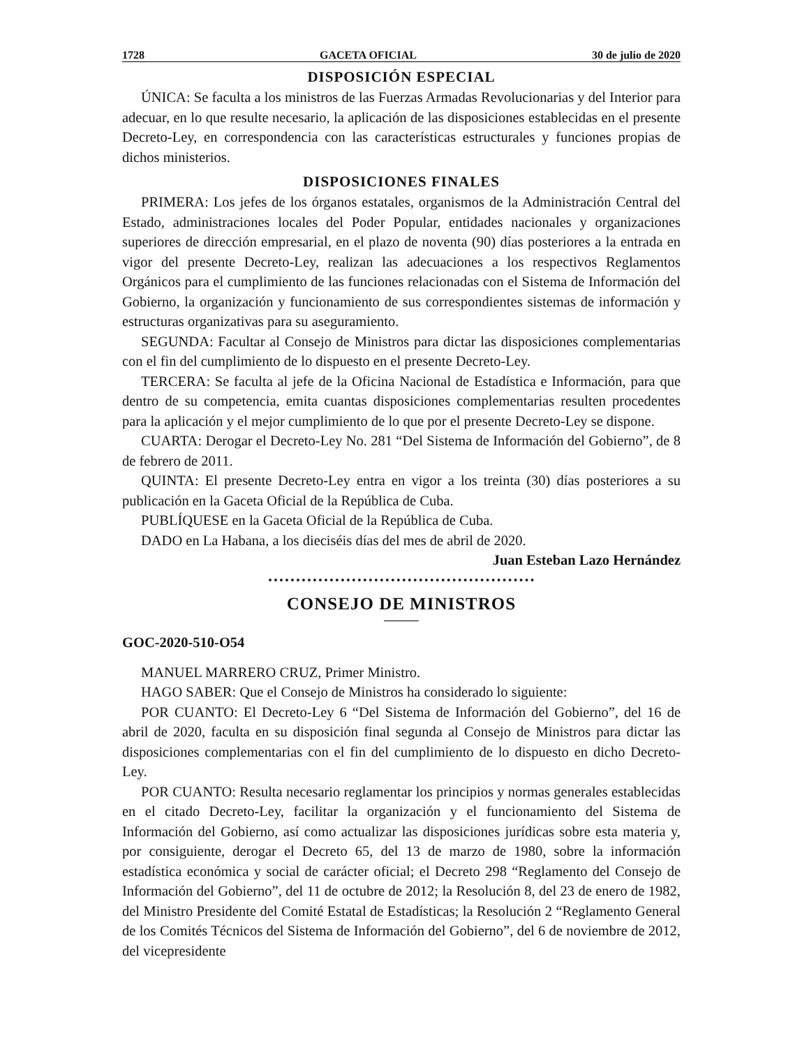1728 GACETA OFICIAL 30 de julio de 2020
DISPOSICIÓN ESPECIAL
ÚNICA: Se faculta a los ministros de las Fuerzas Armadas Revolucionarias y del Interior para adecuar, en lo que resulte necesario, la aplicación de las disposiciones establecidas en el presente Decreto-Ley, en correspondencia con las características estructurales y funciones propias de dichos ministerios.
DISPOSICIONES FINALES
PRIMERA: Los jefes de los órganos estatales, organismos de la Administración Central del Estado, administraciones locales del Poder Popular, entidades nacionales y organizaciones superiores de dirección empresarial, en el plazo de noventa (90) días posteriores a la entrada en vigor del presente Decreto-Ley, realizan las adecuaciones a los respectivos Reglamentos Orgánicos para el cumplimiento de las funciones relacionadas con el Sistema de Información del Gobierno, la organización y funcionamiento de sus correspondientes sistemas de información y estructuras organizativas para su aseguramiento.
SEGUNDA: Facultar al Consejo de Ministros para dictar las disposiciones complementarias con el fin del cumplimiento de lo dispuesto en el presente Decreto-Ley.
TERCERA: Se faculta al jefe de la Oficina Nacional de Estadística e Información, para que dentro de su competencia, emita cuantas disposiciones complementarias resulten procedentes para la aplicación y el mejor cumplimiento de lo que por el presente Decreto-Ley se dispone.
CUARTA: Derogar el Decreto-Ley No. 281 “Del Sistema de Información del Gobierno”, de 8 de febrero de 2011.
QUINTA: El presente Decreto-Ley entra en vigor a los treinta (30) días posteriores a su publicación en la Gaceta Oficial de la República de Cuba.
PUBLÍQUESE en la Gaceta Oficial de la República de Cuba.
DADO en La Habana, a los dieciséis días del mes de abril de 2020.
Juan Esteban Lazo Hernández
CONSEJO DE MINISTROS
GOC-2020-510-O54
MANUEL MARRERO CRUZ, Primer Ministro.
HAGO SABER: Que el Consejo de Ministros ha considerado lo siguiente:
POR CUANTO: El Decreto-Ley 6 “Del Sistema de Información del Gobierno”, del 16 de abril de 2020, faculta en su disposición final segunda al Consejo de Ministros para dictar las disposiciones complementarias con el fin del cumplimiento de lo dispuesto en dicho Decreto-Ley.
POR CUANTO: Resulta necesario reglamentar los principios y normas generales establecidas en el citado Decreto-Ley, facilitar la organización y el funcionamiento del Sistema de Información del Gobierno, así como actualizar las disposiciones jurídicas sobre esta materia y, por consiguiente, derogar el Decreto 65, del 13 de marzo de 1980, sobre la información estadística económica y social de carácter oficial; el Decreto 298 “Reglamento del Consejo de Información del Gobierno”, del 11 de octubre de 2012; la Resolución 8, del 23 de enero de 1982, del Ministro Presidente del Comité Estatal de Estadísticas; la Resolución 2 “Reglamento General de los Comités Técnicos del Sistema de Información del Gobierno”, del 6 de noviembre de 2012, del vicepresidente